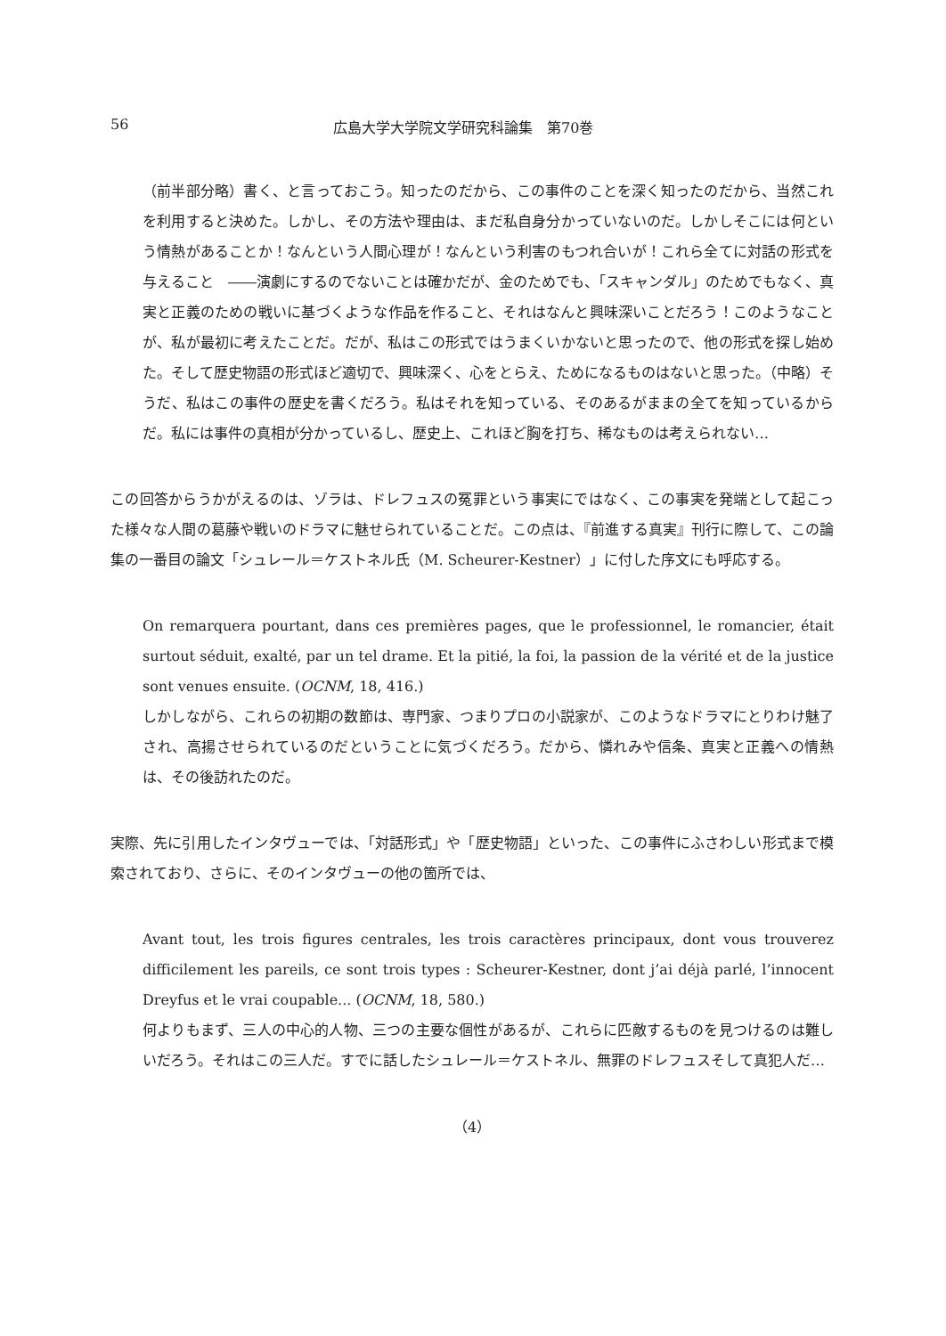56 広島大学大学院文学研究科論集　第70巻
（前半部分略）書く、と言っておこう。知ったのだから、この事件のことを深く知ったのだから、当然これを利用すると決めた。しかし、その方法や理由は、まだ私自身分かっていないのだ。しかしそこには何という情熱があることか！なんという人間心理が！なんという利害のもつれ合いが！これら全てに対話の形式を与えること　――演劇にするのでないことは確かだが、金のためでも、「スキャンダル」のためでもなく、真実と正義のための戦いに基づくような作品を作ること、それはなんと興味深いことだろう！このようなことが、私が最初に考えたことだ。だが、私はこの形式ではうまくいかないと思ったので、他の形式を探し始めた。そして歴史物語の形式ほど適切で、興味深く、心をとらえ、ためになるものはないと思った。（中略）そうだ、私はこの事件の歴史を書くだろう。私はそれを知っている、そのあるがままの全てを知っているからだ。私には事件の真相が分かっているし、歴史上、これほど胸を打ち、稀なものは考えられない…
この回答からうかがえるのは、ゾラは、ドレフュスの冤罪という事実にではなく、この事実を発端として起こった様々な人間の葛藤や戦いのドラマに魅せられていることだ。この点は、『前進する真実』刊行に際して、この論集の一番目の論文「シュレール＝ケストネル氏（M. Scheurer-Kestner）」に付した序文にも呼応する。
On remarquera pourtant, dans ces premières pages, que le professionnel, le romancier, était surtout séduit, exalté, par un tel drame. Et la pitié, la foi, la passion de la vérité et de la justice sont venues ensuite. (OCNM, 18, 416.)
しかしながら、これらの初期の数節は、専門家、つまりプロの小説家が、このようなドラマにとりわけ魅了され、高揚させられているのだということに気づくだろう。だから、憐れみや信条、真実と正義への情熱は、その後訪れたのだ。
実際、先に引用したインタヴューでは、「対話形式」や「歴史物語」といった、この事件にふさわしい形式まで模索されており、さらに、そのインタヴューの他の箇所では、
Avant tout, les trois figures centrales, les trois caractères principaux, dont vous trouverez difficilement les pareils, ce sont trois types : Scheurer-Kestner, dont j’ai déjà parlé, l’innocent Dreyfus et le vrai coupable... (OCNM, 18, 580.)
何よりもまず、三人の中心的人物、三つの主要な個性があるが、これらに匹敵するものを見つけるのは難しいだろう。それはこの三人だ。すでに話したシュレール＝ケストネル、無罪のドレフュスそして真犯人だ…
（4）